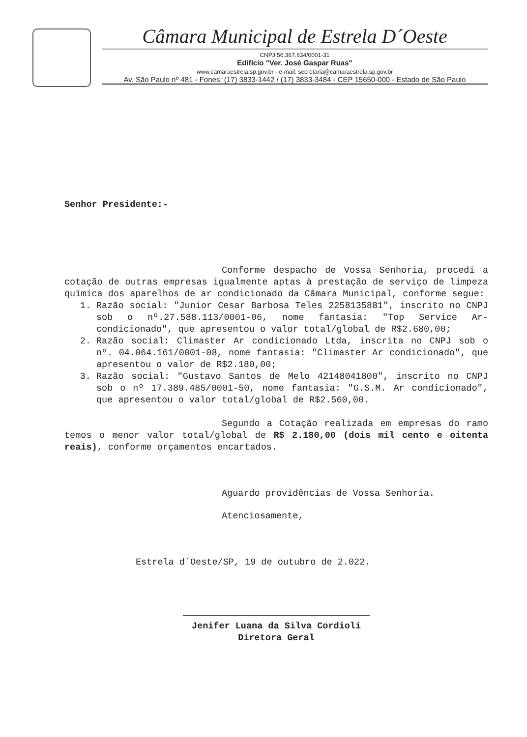Câmara Municipal de Estrela D´Oeste
CNPJ 56.367.634/0001-31
Edifício "Ver. José Gaspar Ruas"
www.camaraestrela.sp.gov.br - e-mail: secretaria@camaraestrela.sp.gov.br
Av. São Paulo nº 481 - Fones: (17) 3833-1442 / (17) 3833-3484 - CEP 15650-000 - Estado de São Paulo
Senhor Presidente:-
Conforme despacho de Vossa Senhoria, procedi a cotação de outras empresas igualmente aptas à prestação de serviço de limpeza química dos aparelhos de ar condicionado da Câmara Municipal, conforme segue:
1. Razão social: "Junior Cesar Barbosa Teles 2258135881", inscrito no CNPJ sob o nº.27.588.113/0001-06, nome fantasia: "Top Service Ar-condicionado", que apresentou o valor total/global de R$2.680,00;
2. Razão social: Climaster Ar condicionado Ltda, inscrita no CNPJ sob o nº. 04.064.161/0001-08, nome fantasia: "Climaster Ar condicionado", que apresentou o valor de R$2.180,00;
3. Razão social: "Gustavo Santos de Melo 42148041800", inscrito no CNPJ sob o nº 17.389.485/0001-50, nome fantasia: "G.S.M. Ar condicionado", que apresentou o valor total/global de R$2.560,00.
Segundo a Cotação realizada em empresas do ramo temos o menor valor total/global de R$ 2.180,00 (dois mil cento e oitenta reais), conforme orçamentos encartados.
Aguardo providências de Vossa Senhoria.
Atenciosamente,
Estrela d´Oeste/SP, 19 de outubro de 2.022.
Jenifer Luana da Silva Cordioli
Diretora Geral